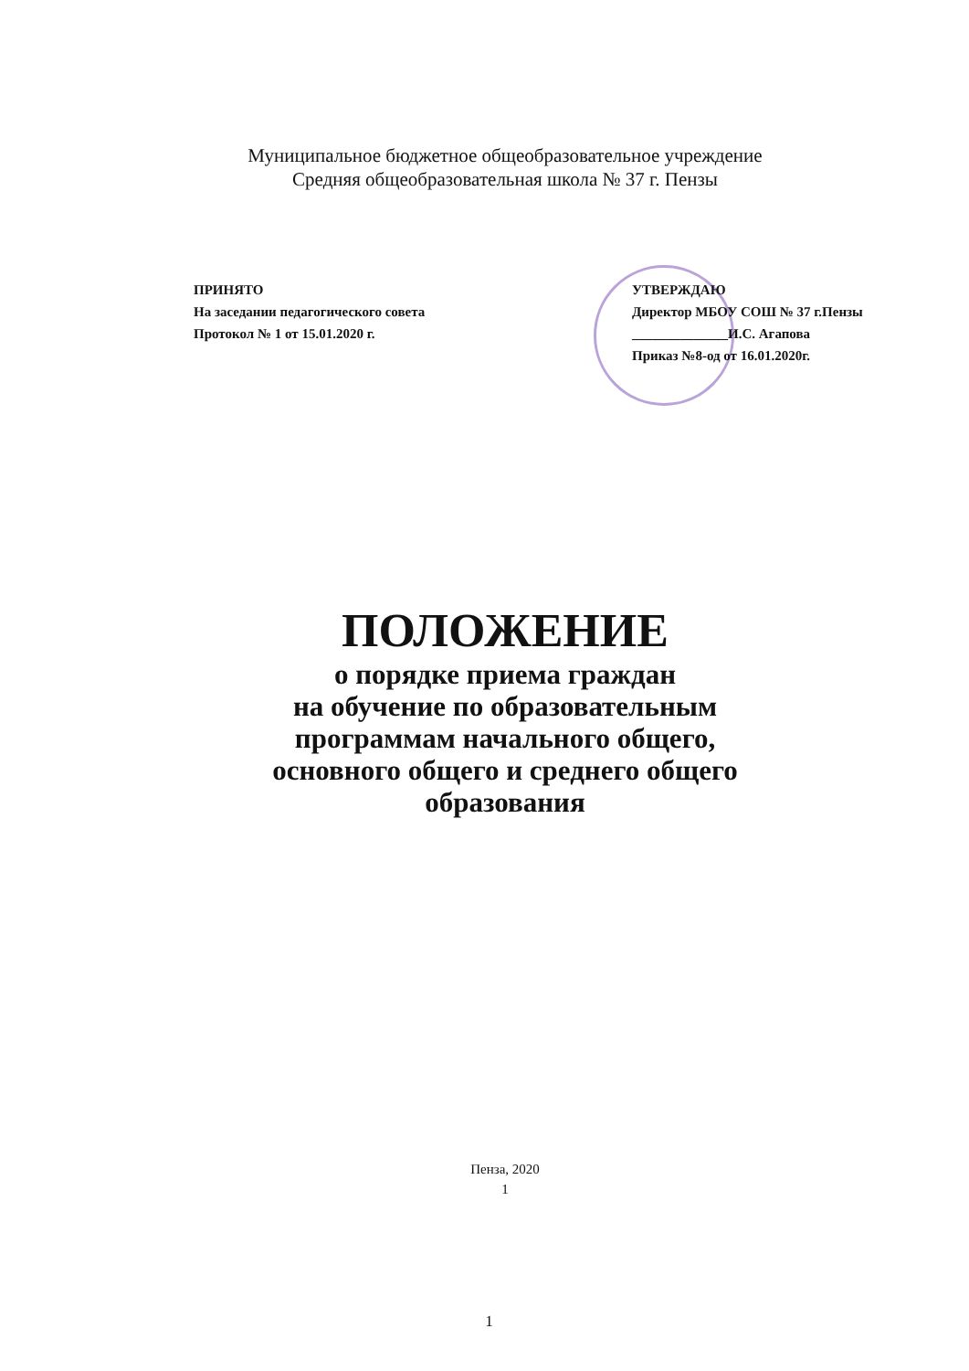Муниципальное бюджетное общеобразовательное учреждение
Средняя общеобразовательная школа № 37 г. Пензы
ПРИНЯТО
На заседании педагогического совета
Протокол № 1 от 15.01.2020 г.
УТВЕРЖДАЮ
Директор МБОУ СОШ № 37 г.Пензы
______________И.С. Агапова
Приказ №8-од от 16.01.2020г.
ПОЛОЖЕНИЕ
о порядке приема граждан
на обучение по образовательным
программам начального общего,
основного общего и среднего общего
образования
Пенза, 2020
1
1